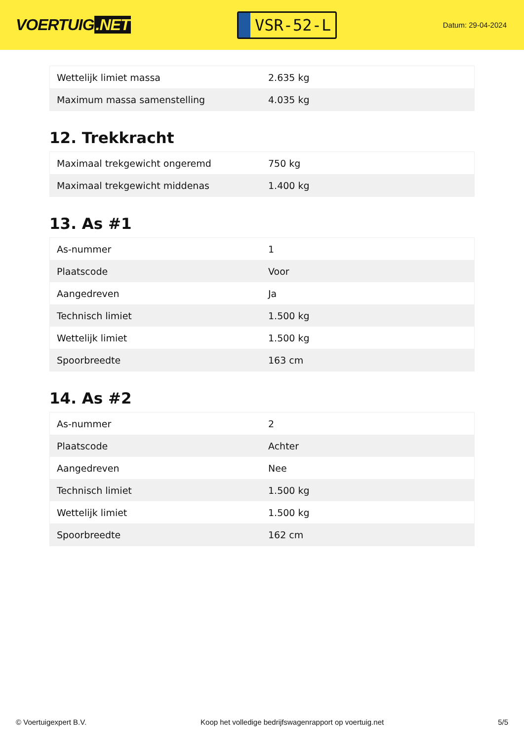VOERTUIG.NET
VSR-52-L
Datum: 29-04-2024
| Wettelijk limiet massa | 2.635 kg |
| Maximum massa samenstelling | 4.035 kg |
12. Trekkracht
| Maximaal trekgewicht ongeremd | 750 kg |
| Maximaal trekgewicht middenas | 1.400 kg |
13. As #1
| As-nummer | 1 |
| Plaatscode | Voor |
| Aangedreven | Ja |
| Technisch limiet | 1.500 kg |
| Wettelijk limiet | 1.500 kg |
| Spoorbreedte | 163 cm |
14. As #2
| As-nummer | 2 |
| Plaatscode | Achter |
| Aangedreven | Nee |
| Technisch limiet | 1.500 kg |
| Wettelijk limiet | 1.500 kg |
| Spoorbreedte | 162 cm |
© Voertuigexpert B.V. Koop het volledige bedrijfswagenrapport op voertuig.net 5/5